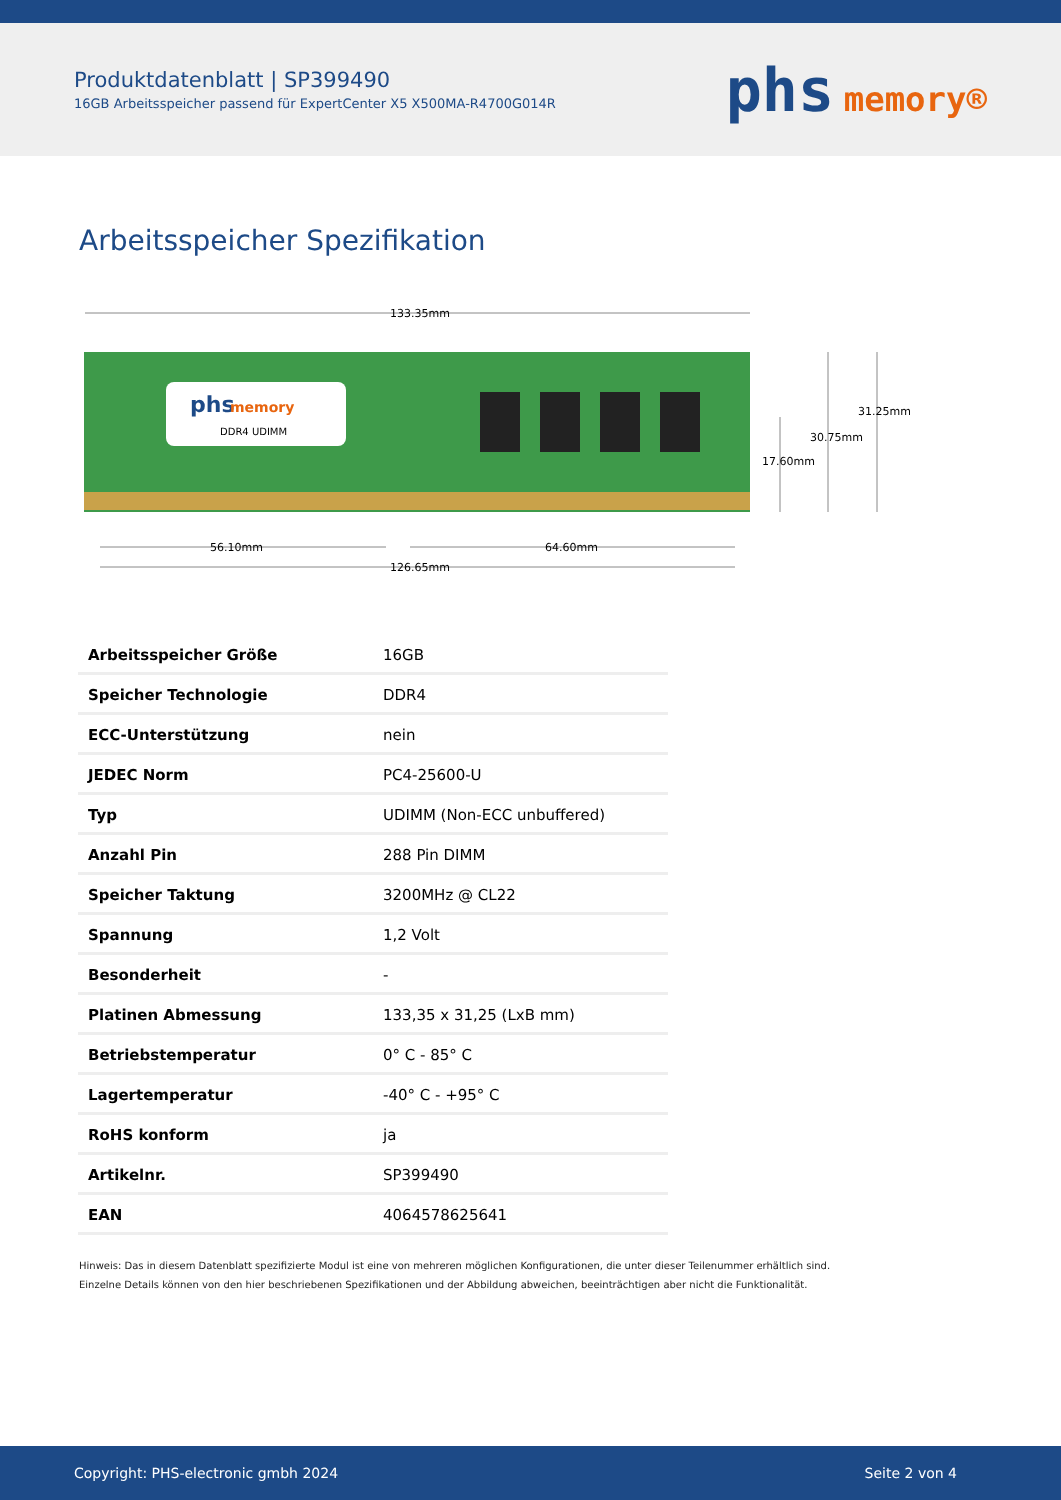Produktdatenblatt | SP399490
16GB Arbeitsspeicher passend für ExpertCenter X5 X500MA-R4700G014R
phs memory®
Arbeitsspeicher Spezifikation
phs
memory
DDR4 UDIMM
133.35mm
56.10mm
64.60mm
126.65mm
31.25mm
30.75mm
17.60mm
| Arbeitsspeicher Größe | 16GB |
| Speicher Technologie | DDR4 |
| ECC-Unterstützung | nein |
| JEDEC Norm | PC4-25600-U |
| Typ | UDIMM (Non-ECC unbuffered) |
| Anzahl Pin | 288 Pin DIMM |
| Speicher Taktung | 3200MHz @ CL22 |
| Spannung | 1,2 Volt |
| Besonderheit | - |
| Platinen Abmessung | 133,35 x 31,25 (LxB mm) |
| Betriebstemperatur | 0° C - 85° C |
| Lagertemperatur | -40° C - +95° C |
| RoHS konform | ja |
| Artikelnr. | SP399490 |
| EAN | 4064578625641 |
Hinweis: Das in diesem Datenblatt spezifizierte Modul ist eine von mehreren möglichen Konfigurationen, die unter dieser Teilenummer erhältlich sind.
Einzelne Details können von den hier beschriebenen Spezifikationen und der Abbildung abweichen, beeinträchtigen aber nicht die Funktionalität.
Copyright: PHS-electronic gmbh 2024 Seite 2 von 4